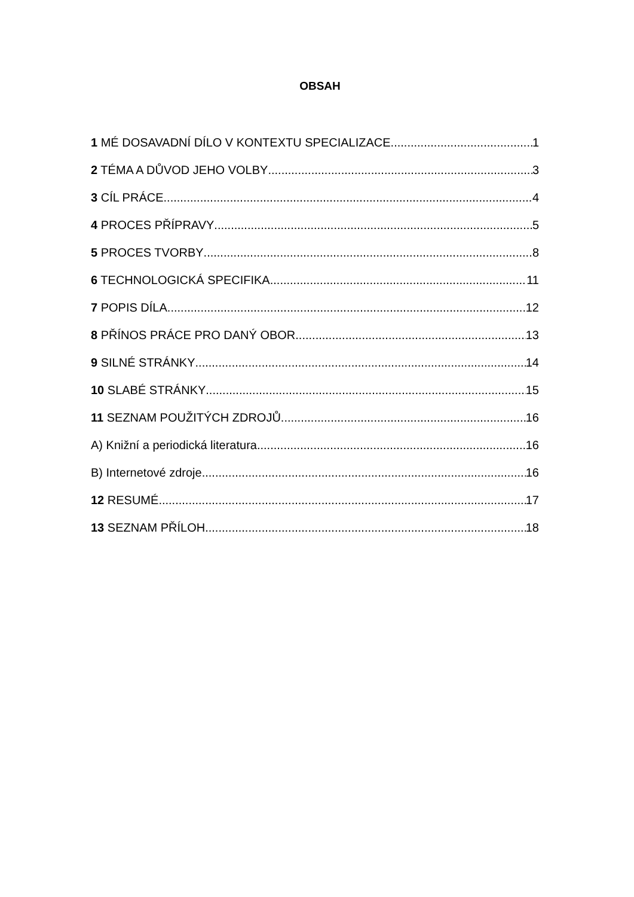OBSAH
1 MÉ DOSAVADNÍ DÍLO V KONTEXTU SPECIALIZACE 1
2 TÉMA A DŮVOD JEHO VOLBY 3
3 CÍL PRÁCE 4
4 PROCES PŘÍPRAVY 5
5 PROCES TVORBY 8
6 TECHNOLOGICKÁ SPECIFIKA 11
7 POPIS DÍLA 12
8 PŘÍNOS PRÁCE PRO DANÝ OBOR 13
9 SILNÉ STRÁNKY 14
10 SLABÉ STRÁNKY 15
11 SEZNAM POUŽITÝCH ZDROJŮ 16
A) Knižní a periodická literatura 16
B) Internetové zdroje 16
12 RESUMÉ 17
13 SEZNAM PŘÍLOH 18